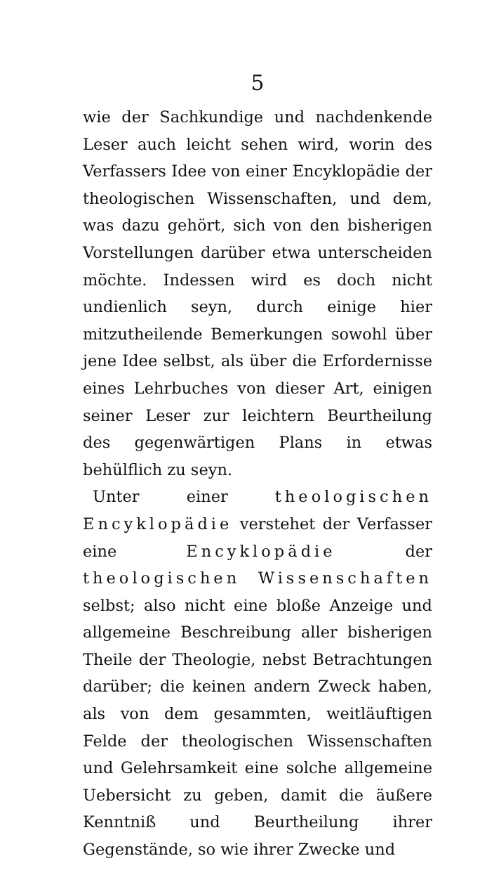5
wie der Sachkundige und nachdenkende Leser auch leicht sehen wird, worin des Verfassers Idee von einer Encyklopädie der theologischen Wissenschaften, und dem, was dazu gehört, sich von den bisherigen Vorstellungen darüber etwa unterscheiden möchte. Indessen wird es doch nicht undienlich seyn, durch einige hier mitzutheilende Bemerkungen sowohl über jene Idee selbst, als über die Erfordernisse eines Lehrbuches von dieser Art, einigen seiner Leser zur leichtern Beurtheilung des gegenwärtigen Plans in etwas behülflich zu seyn.
Unter einer theologischen Encyklopädie verstehet der Verfasser eine Encyklopädie der theologischen Wissenschaften selbst; also nicht eine bloße Anzeige und allgemeine Beschreibung aller bisherigen Theile der Theologie, nebst Betrachtungen darüber; die keinen andern Zweck haben, als von dem gesammten, weitläuftigen Felde der theologischen Wissenschaften und Gelehrsamkeit eine solche allgemeine Uebersicht zu geben, damit die äußere Kenntniß und Beurtheilung ihrer Gegenstände, so wie ihrer Zwecke und